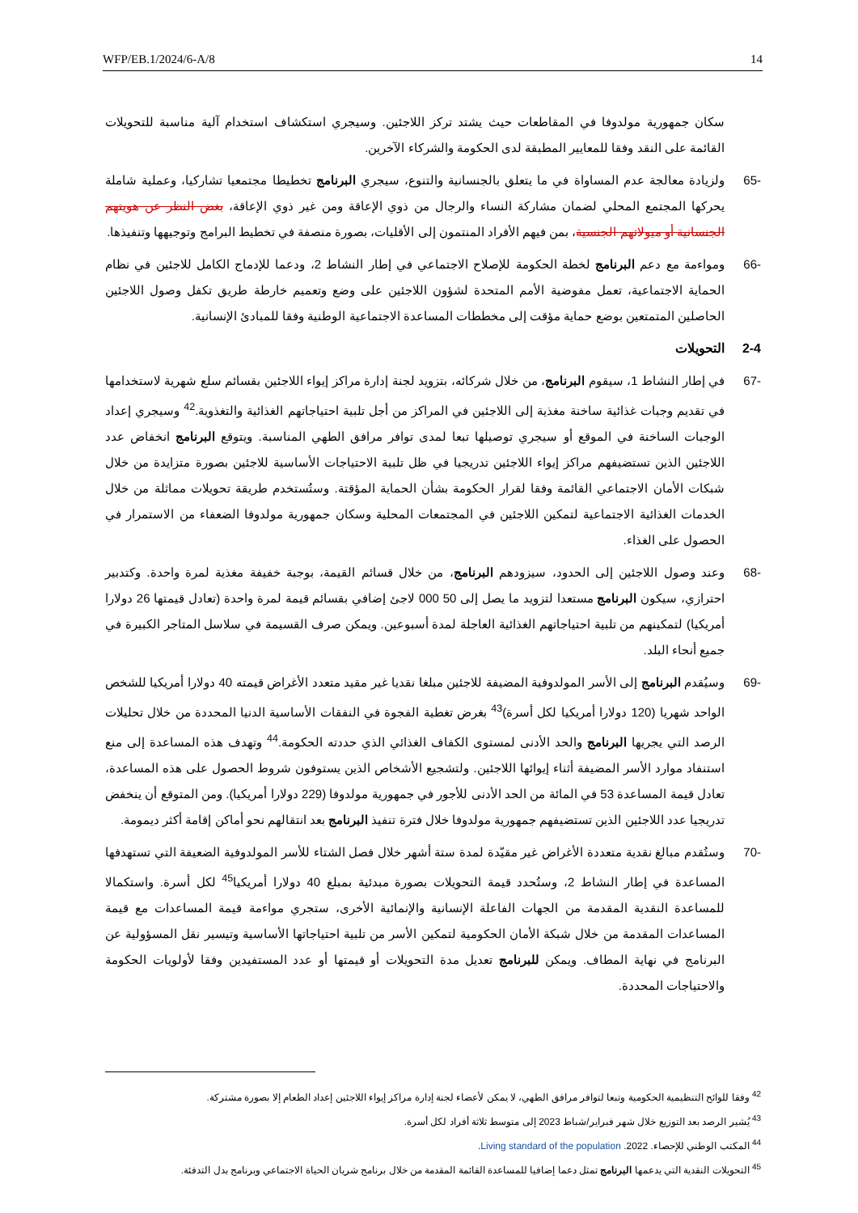WFP/EB.1/2024/6-A/8 14
سكان جمهورية مولدوفا في المقاطعات حيث يشتد تركز اللاجئين. وسيجري استكشاف استخدام آلية مناسبة للتحويلات القائمة على النقد وفقا للمعايير المطبقة لدى الحكومة والشركاء الآخرين.
-65 ولزيادة معالجة عدم المساواة في ما يتعلق بالجنسانية والتنوع، سيجري البرنامج تخطيطا مجتمعيا تشاركيا، وعملية شاملة يحركها المجتمع المحلي لضمان مشاركة النساء والرجال من ذوي الإعاقة ومن غير ذوي الإعاقة، بغض النظر عن هويتهم الجنسانية أو ميولاتهم الجنسية، بمن فيهم الأفراد المنتمون إلى الأقليات، بصورة منصفة في تخطيط البرامج وتوجيهها وتنفيذها.
-66 ومواءمة مع دعم البرنامج لخطة الحكومة للإصلاح الاجتماعي في إطار النشاط 2، ودعما للإدماج الكامل للاجئين في نظام الحماية الاجتماعية، تعمل مفوضية الأمم المتحدة لشؤون اللاجئين على وضع وتعميم خارطة طريق تكفل وصول اللاجئين الحاصلين المتمتعين بوضع حماية مؤقت إلى مخططات المساعدة الاجتماعية الوطنية وفقا للمبادئ الإنسانية.
2-4 التحويلات
-67 في إطار النشاط 1، سيقوم البرنامج، من خلال شركائه، بتزويد لجنة إدارة مراكز إيواء اللاجئين بقسائم سلع شهرية لاستخدامها في تقديم وجبات غذائية ساخنة مغذية إلى اللاجئين في المراكز من أجل تلبية احتياجاتهم الغذائية والتغذوية.<sup>42</sup> وسيجري إعداد الوجبات الساخنة في الموقع أو سيجري توصيلها تبعا لمدى توافر مرافق الطهي المناسبة. ويتوقع البرنامج انخفاض عدد اللاجئين الذين تستضيفهم مراكز إيواء اللاجئين تدريجيا في ظل تلبية الاحتياجات الأساسية للاجئين بصورة متزايدة من خلال شبكات الأمان الاجتماعي القائمة وفقا لقرار الحكومة بشأن الحماية المؤقتة. وستُستخدم طريقة تحويلات مماثلة من خلال الخدمات الغذائية الاجتماعية لتمكين اللاجئين في المجتمعات المحلية وسكان جمهورية مولدوفا الضعفاء من الاستمرار في الحصول على الغذاء.
-68 وعند وصول اللاجئين إلى الحدود، سيزودهم البرنامج، من خلال قسائم القيمة، بوجبة خفيفة مغذية لمرة واحدة. وكتدبير احترازي، سيكون البرنامج مستعدا لتزويد ما يصل إلى 50 000 لاجئ إضافي بقسائم قيمة لمرة واحدة (تعادل قيمتها 26 دولارا أمريكيا) لتمكينهم من تلبية احتياجاتهم الغذائية العاجلة لمدة أسبوعين. ويمكن صرف القسيمة في سلاسل المتاجر الكبيرة في جميع أنحاء البلد.
-69 وسيُقدم البرنامج إلى الأسر المولدوفية المضيفة للاجئين مبلغا نقديا غير مقيد متعدد الأغراض قيمته 40 دولارا أمريكيا للشخص الواحد شهريا (120 دولارا أمريكيا لكل أسرة)<sup>43</sup> بغرض تغطية الفجوة في النفقات الأساسية الدنيا المحددة من خلال تحليلات الرصد التي يجريها البرنامج والحد الأدنى لمستوى الكفاف الغذائي الذي حددته الحكومة.<sup>44</sup> وتهدف هذه المساعدة إلى منع استنفاد موارد الأسر المضيفة أثناء إيوائها اللاجئين. ولتشجيع الأشخاص الذين يستوفون شروط الحصول على هذه المساعدة، تعادل قيمة المساعدة 53 في المائة من الحد الأدنى للأجور في جمهورية مولدوفا (229 دولارا أمريكيا). ومن المتوقع أن ينخفض تدريجيا عدد اللاجئين الذين تستضيفهم جمهورية مولدوفا خلال فترة تنفيذ البرنامج بعد انتقالهم نحو أماكن إقامة أكثر ديمومة.
-70 وستُقدم مبالغ نقدية متعددة الأغراض غير مقيّدة لمدة ستة أشهر خلال فصل الشتاء للأسر المولدوفية الضعيفة التي تستهدفها المساعدة في إطار النشاط 2، وستُحدد قيمة التحويلات بصورة مبدئية بمبلغ 40 دولارا أمريكيا<sup>45</sup> لكل أسرة. واستكمالا للمساعدة النقدية المقدمة من الجهات الفاعلة الإنسانية والإنمائية الأخرى، ستجري مواءمة قيمة المساعدات مع قيمة المساعدات المقدمة من خلال شبكة الأمان الحكومية لتمكين الأسر من تلبية احتياجاتها الأساسية وتيسير نقل المسؤولية عن البرنامج في نهاية المطاف. ويمكن للبرنامج تعديل مدة التحويلات أو قيمتها أو عدد المستفيدين وفقا لأولويات الحكومة والاحتياجات المحددة.
<sup>42</sup> وفقا للوائح التنظيمية الحكومية وتبعا لتوافر مرافق الطهي، لا يمكن لأعضاء لجنة إدارة مراكز إيواء اللاجئين إعداد الطعام إلا بصورة مشتركة.
<sup>43</sup> يُشير الرصد بعد التوزيع خلال شهر فبراير/شباط 2023 إلى متوسط ثلاثة أفراد لكل أسرة.
<sup>44</sup> المكتب الوطني للإحصاء. 2022. Living standard of the population.
<sup>45</sup> التحويلات النقدية التي يدعمها البرنامج تمثل دعما إضافيا للمساعدة القائمة المقدمة من خلال برنامج شريان الحياة الاجتماعي وبرنامج بدل التدفئة.